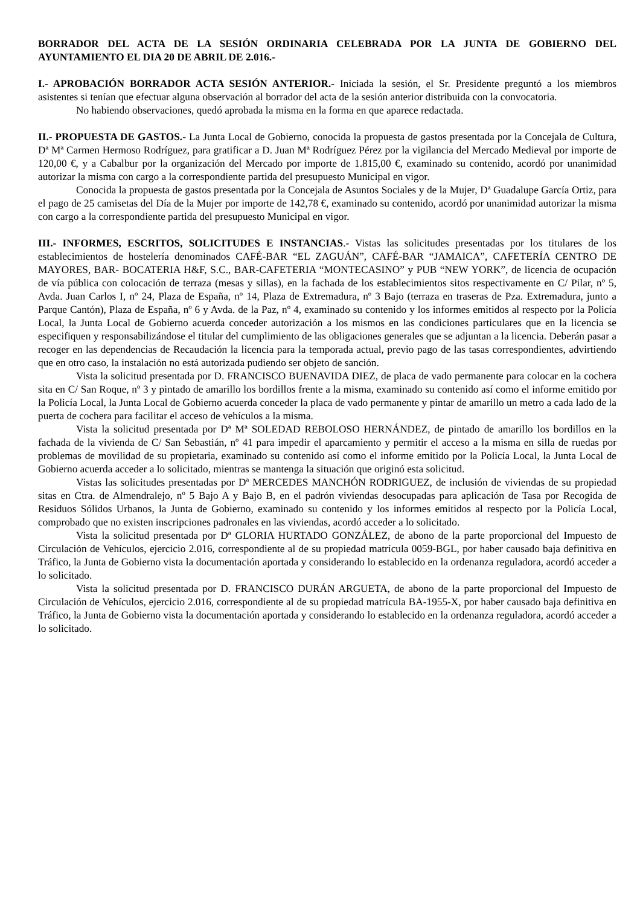BORRADOR DEL ACTA DE LA SESIÓN ORDINARIA CELEBRADA POR LA JUNTA DE GOBIERNO DEL AYUNTAMIENTO EL DIA 20 DE ABRIL DE 2.016.-
I.- APROBACIÓN BORRADOR ACTA SESIÓN ANTERIOR.- Iniciada la sesión, el Sr. Presidente preguntó a los miembros asistentes si tenían que efectuar alguna observación al borrador del acta de la sesión anterior distribuida con la convocatoria.
No habiendo observaciones, quedó aprobada la misma en la forma en que aparece redactada.
II.- PROPUESTA DE GASTOS.- La Junta Local de Gobierno, conocida la propuesta de gastos presentada por la Concejala de Cultura, Dª Mª Carmen Hermoso Rodríguez, para gratificar a D. Juan Mª Rodríguez Pérez por la vigilancia del Mercado Medieval por importe de 120,00 €, y a Cabalbur por la organización del Mercado por importe de 1.815,00 €, examinado su contenido, acordó por unanimidad autorizar la misma con cargo a la correspondiente partida del presupuesto Municipal en vigor.
Conocida la propuesta de gastos presentada por la Concejala de Asuntos Sociales y de la Mujer, Dª Guadalupe García Ortiz, para el pago de 25 camisetas del Día de la Mujer por importe de 142,78 €, examinado su contenido, acordó por unanimidad autorizar la misma con cargo a la correspondiente partida del presupuesto Municipal en vigor.
III.- INFORMES, ESCRITOS, SOLICITUDES E INSTANCIAS.- Vistas las solicitudes presentadas por los titulares de los establecimientos de hostelería denominados CAFÉ-BAR “EL ZAGUÁN”, CAFÉ-BAR “JAMAICA”, CAFETERÍA CENTRO DE MAYORES, BAR- BOCATERIA H&F, S.C., BAR-CAFETERIA “MONTECASINO” y PUB “NEW YORK”, de licencia de ocupación de vía pública con colocación de terraza (mesas y sillas), en la fachada de los establecimientos sitos respectivamente en C/ Pilar, nº 5, Avda. Juan Carlos I, nº 24, Plaza de España, nº 14, Plaza de Extremadura, nº 3 Bajo (terraza en traseras de Pza. Extremadura, junto a Parque Cantón), Plaza de España, nº 6 y Avda. de la Paz, nº 4, examinado su contenido y los informes emitidos al respecto por la Policía Local, la Junta Local de Gobierno acuerda conceder autorización a los mismos en las condiciones particulares que en la licencia se especifiquen y responsabilizándose el titular del cumplimiento de las obligaciones generales que se adjuntan a la licencia. Deberán pasar a recoger en las dependencias de Recaudación la licencia para la temporada actual, previo pago de las tasas correspondientes, advirtiendo que en otro caso, la instalación no está autorizada pudiendo ser objeto de sanción.
Vista la solicitud presentada por D. FRANCISCO BUENAVIDA DIEZ, de placa de vado permanente para colocar en la cochera sita en C/ San Roque, nº 3 y pintado de amarillo los bordillos frente a la misma, examinado su contenido así como el informe emitido por la Policía Local, la Junta Local de Gobierno acuerda conceder la placa de vado permanente y pintar de amarillo un metro a cada lado de la puerta de cochera para facilitar el acceso de vehículos a la misma.
Vista la solicitud presentada por Dª Mª SOLEDAD REBOLOSO HERNÁNDEZ, de pintado de amarillo los bordillos en la fachada de la vivienda de C/ San Sebastián, nº 41 para impedir el aparcamiento y permitir el acceso a la misma en silla de ruedas por problemas de movilidad de su propietaria, examinado su contenido así como el informe emitido por la Policía Local, la Junta Local de Gobierno acuerda acceder a lo solicitado, mientras se mantenga la situación que originó esta solicitud.
Vistas las solicitudes presentadas por Dª MERCEDES MANCHÓN RODRIGUEZ, de inclusión de viviendas de su propiedad sitas en Ctra. de Almendralejo, nº 5 Bajo A y Bajo B, en el padrón viviendas desocupadas para aplicación de Tasa por Recogida de Residuos Sólidos Urbanos, la Junta de Gobierno, examinado su contenido y los informes emitidos al respecto por la Policía Local, comprobado que no existen inscripciones padronales en las viviendas, acordó acceder a lo solicitado.
Vista la solicitud presentada por Dª GLORIA HURTADO GONZÁLEZ, de abono de la parte proporcional del Impuesto de Circulación de Vehículos, ejercicio 2.016, correspondiente al de su propiedad matrícula 0059-BGL, por haber causado baja definitiva en Tráfico, la Junta de Gobierno vista la documentación aportada y considerando lo establecido en la ordenanza reguladora, acordó acceder a lo solicitado.
Vista la solicitud presentada por D. FRANCISCO DURÁN ARGUETA, de abono de la parte proporcional del Impuesto de Circulación de Vehículos, ejercicio 2.016, correspondiente al de su propiedad matrícula BA-1955-X, por haber causado baja definitiva en Tráfico, la Junta de Gobierno vista la documentación aportada y considerando lo establecido en la ordenanza reguladora, acordó acceder a lo solicitado.